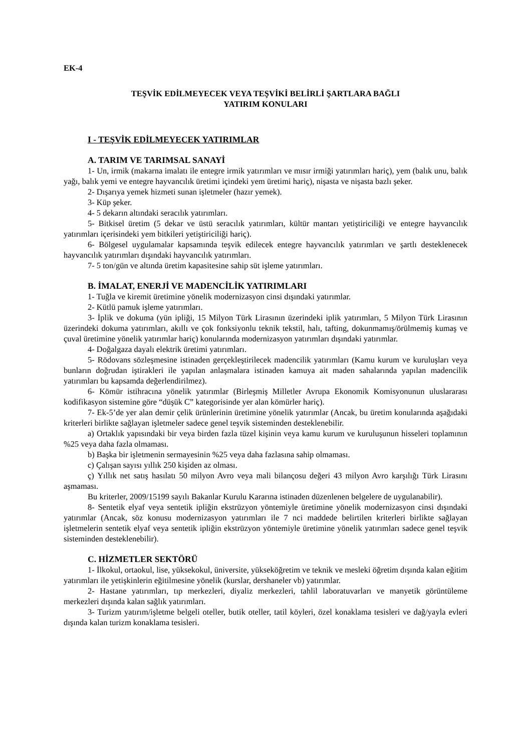EK-4
TEŞVİK EDİLMEYECEK VEYA TEŞVİKİ BELİRLİ ŞARTLARA BAĞLI
YATIRIM KONULARI
I - TEŞVİK EDİLMEYECEK YATIRIMLAR
A. TARIM VE TARIMSAL SANAYİ
1- Un, irmik (makarna imalatı ile entegre irmik yatırımları ve mısır irmiği yatırımları hariç), yem (balık unu, balık yağı, balık yemi ve entegre hayvancılık üretimi içindeki yem üretimi hariç), nişasta ve nişasta bazlı şeker.
2- Dışarıya yemek hizmeti sunan işletmeler (hazır yemek).
3- Küp şeker.
4- 5 dekarın altındaki seracılık yatırımları.
5- Bitkisel üretim (5 dekar ve üstü seracılık yatırımları, kültür mantarı yetiştiriciliği ve entegre hayvancılık yatırımları içerisindeki yem bitkileri yetiştiriciliği hariç).
6- Bölgesel uygulamalar kapsamında teşvik edilecek entegre hayvancılık yatırımları ve şartlı desteklenecek hayvancılık yatırımları dışındaki hayvancılık yatırımları.
7- 5 ton/gün ve altında üretim kapasitesine sahip süt işleme yatırımları.
B. İMALAT, ENERJİ VE MADENCİLİK YATIRIMLARI
1- Tuğla ve kiremit üretimine yönelik modernizasyon cinsi dışındaki yatırımlar.
2- Kütlü pamuk işleme yatırımları.
3- İplik ve dokuma (yün ipliği, 15 Milyon Türk Lirasının üzerindeki iplik yatırımları, 5 Milyon Türk Lirasının üzerindeki dokuma yatırımları, akıllı ve çok fonksiyonlu teknik tekstil, halı, tafting, dokunmamış/örülmemiş kumaş ve çuval üretimine yönelik yatırımlar hariç) konularında modernizasyon yatırımları dışındaki yatırımlar.
4- Doğalgaza dayalı elektrik üretimi yatırımları.
5- Rödovans sözleşmesine istinaden gerçekleştirilecek madencilik yatırımları (Kamu kurum ve kuruluşları veya bunların doğrudan iştirakleri ile yapılan anlaşmalara istinaden kamuya ait maden sahalarında yapılan madencilik yatırımları bu kapsamda değerlendirilmez).
6- Kömür istihracına yönelik yatırımlar (Birleşmiş Milletler Avrupa Ekonomik Komisyonunun uluslararası kodifikasyon sistemine göre “düşük C” kategorisinde yer alan kömürler hariç).
7- Ek-5’de yer alan demir çelik ürünlerinin üretimine yönelik yatırımlar (Ancak, bu üretim konularında aşağıdaki kriterleri birlikte sağlayan işletmeler sadece genel teşvik sisteminden desteklenebilir.
a) Ortaklık yapısındaki bir veya birden fazla tüzel kişinin veya kamu kurum ve kuruluşunun hisseleri toplamının %25 veya daha fazla olmaması.
b) Başka bir işletmenin sermayesinin %25 veya daha fazlasına sahip olmaması.
c) Çalışan sayısı yıllık 250 kişiden az olması.
ç) Yıllık net satış hasılatı 50 milyon Avro veya mali bilançosu değeri 43 milyon Avro karşılığı Türk Lirasını aşmaması.
Bu kriterler, 2009/15199 sayılı Bakanlar Kurulu Kararına istinaden düzenlenen belgelere de uygulanabilir).
8- Sentetik elyaf veya sentetik ipliğin ekstrüzyon yöntemiyle üretimine yönelik modernizasyon cinsi dışındaki yatırımlar (Ancak, söz konusu modernizasyon yatırımları ile 7 nci maddede belirtilen kriterleri birlikte sağlayan işletmelerin sentetik elyaf veya sentetik ipliğin ekstrüzyon yöntemiyle üretimine yönelik yatırımları sadece genel teşvik sisteminden desteklenebilir).
C. HİZMETLER SEKTÖRÜ
1- İlkokul, ortaokul, lise, yüksekokul, üniversite, yükseköğretim ve teknik ve mesleki öğretim dışında kalan eğitim yatırımları ile yetişkinlerin eğitilmesine yönelik (kurslar, dershaneler vb) yatırımlar.
2- Hastane yatırımları, tıp merkezleri, diyaliz merkezleri, tahlil laboratuvarları ve manyetik görüntüleme merkezleri dışında kalan sağlık yatırımları.
3- Turizm yatırım/işletme belgeli oteller, butik oteller, tatil köyleri, özel konaklama tesisleri ve dağ/yayla evleri dışında kalan turizm konaklama tesisleri.